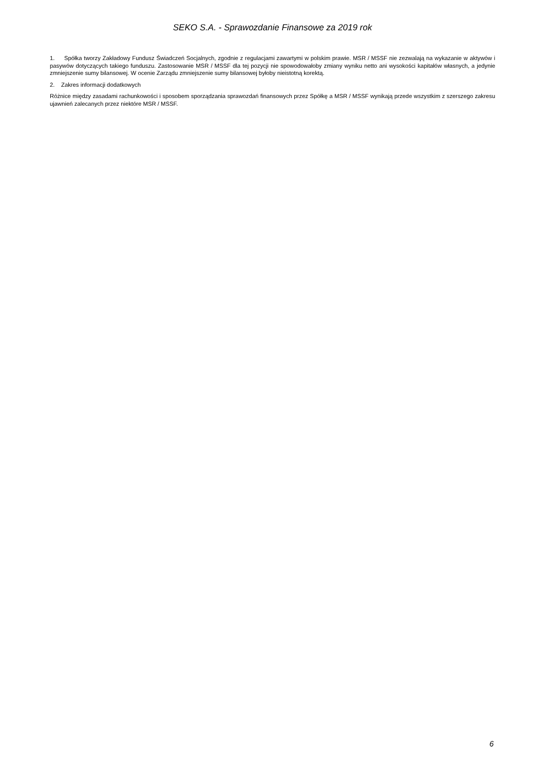SEKO S.A. - Sprawozdanie Finansowe za 2019 rok
1. Spółka tworzy Zakładowy Fundusz Świadczeń Socjalnych, zgodnie z regulacjami zawartymi w polskim prawie. MSR / MSSF nie zezwalają na wykazanie w aktywów i pasywów dotyczących takiego funduszu. Zastosowanie MSR / MSSF dla tej pozycji nie spowodowałoby zmiany wyniku netto ani wysokości kapitałów własnych, a jedynie zmniejszenie sumy bilansowej. W ocenie Zarządu zmniejszenie sumy bilansowej byłoby nieistotną korektą.
2. Zakres informacji dodatkowych
Różnice między zasadami rachunkowości i sposobem sporządzania sprawozdań finansowych przez Spółkę a MSR / MSSF wynikają przede wszystkim z szerszego zakresu ujawnień zalecanych przez niektóre MSR / MSSF.
6